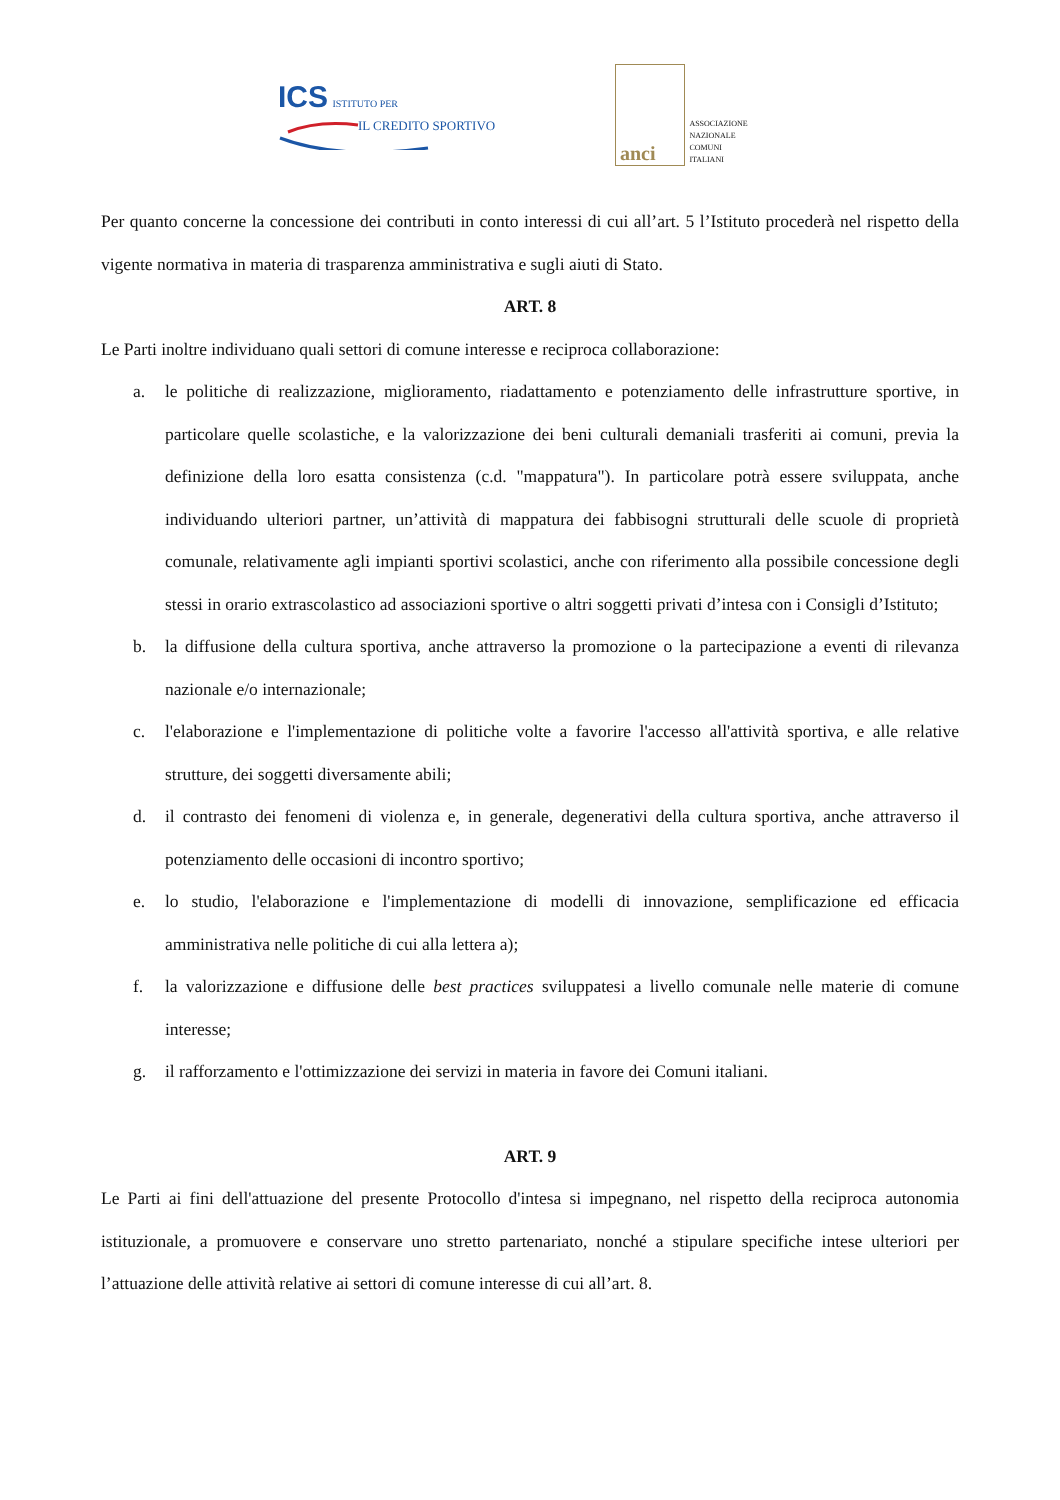ICS ISTITUTO PER
IL CREDITO SPORTIVO
anci
ASSOCIAZIONE
NAZIONALE
COMUNI
ITALIANI
Per quanto concerne la concessione dei contributi in conto interessi di cui all’art. 5 l’Istituto procederà nel rispetto della vigente normativa in materia di trasparenza amministrativa e sugli aiuti di Stato.
ART. 8
Le Parti inoltre individuano quali settori di comune interesse e reciproca collaborazione:
a. le politiche di realizzazione, miglioramento, riadattamento e potenziamento delle infrastrutture sportive, in particolare quelle scolastiche, e la valorizzazione dei beni culturali demaniali trasferiti ai comuni, previa la definizione della loro esatta consistenza (c.d. "mappatura"). In particolare potrà essere sviluppata, anche individuando ulteriori partner, un’attività di mappatura dei fabbisogni strutturali delle scuole di proprietà comunale, relativamente agli impianti sportivi scolastici, anche con riferimento alla possibile concessione degli stessi in orario extrascolastico ad associazioni sportive o altri soggetti privati d’intesa con i Consigli d’Istituto;
b. la diffusione della cultura sportiva, anche attraverso la promozione o la partecipazione a eventi di rilevanza nazionale e/o internazionale;
c. l'elaborazione e l'implementazione di politiche volte a favorire l'accesso all'attività sportiva, e alle relative strutture, dei soggetti diversamente abili;
d. il contrasto dei fenomeni di violenza e, in generale, degenerativi della cultura sportiva, anche attraverso il potenziamento delle occasioni di incontro sportivo;
e. lo studio, l'elaborazione e l'implementazione di modelli di innovazione, semplificazione ed efficacia amministrativa nelle politiche di cui alla lettera a);
f. la valorizzazione e diffusione delle best practices sviluppatesi a livello comunale nelle materie di comune interesse;
g. il rafforzamento e l'ottimizzazione dei servizi in materia in favore dei Comuni italiani.
ART. 9
Le Parti ai fini dell'attuazione del presente Protocollo d'intesa si impegnano, nel rispetto della reciproca autonomia istituzionale, a promuovere e conservare uno stretto partenariato, nonché a stipulare specifiche intese ulteriori per l’attuazione delle attività relative ai settori di comune interesse di cui all’art. 8.